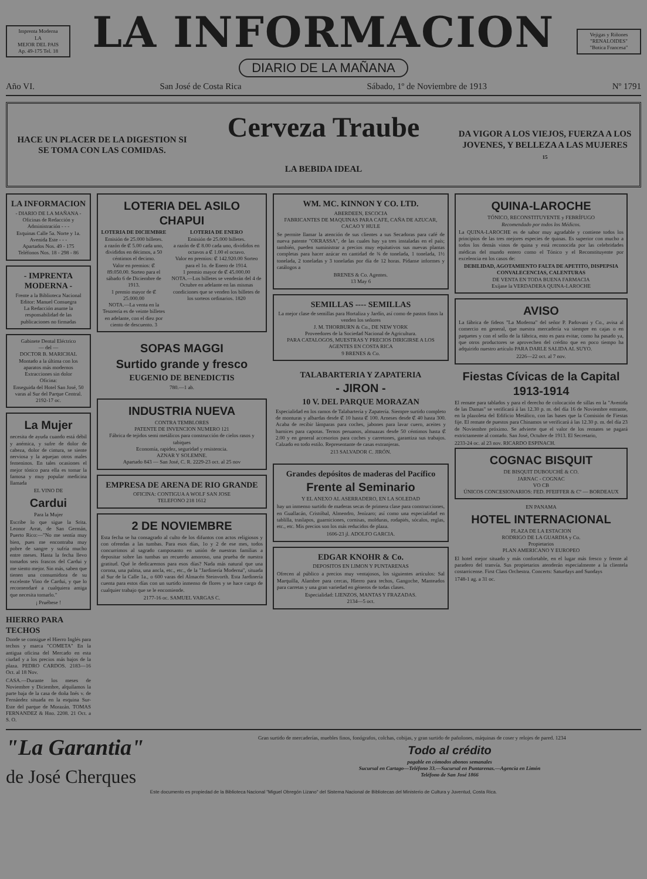Imprenta Moderna
LA
MEJOR DEL PAIS
Ap. 49-175 Tel. 18
LA INFORMACION
DIARIO DE LA MAÑANA
Vejigas y Riñones
"RENALOIDES"
"Botica Francesa"
Año VI. San José de Costa Rica Sábado, 1º de Noviembre de 1913 Nº 1791
HACE UN PLACER DE LA DIGESTION SI SE TOMA CON LAS COMIDAS.
Cerveza Traube
LA BEBIDA IDEAL
DA VIGOR A LOS VIEJOS, FUERZA A LOS JOVENES, Y BELLEZA A LAS MUJERES
15
LA INFORMACION
- DIARIO DE LA MAÑANA -
Oficinas de Redacción y Administración - - -
Esquinas Calle 5a. Norte y 1a. Avenida Este - - -
Apartados Nos. 49 - 175
Teléfonos Nos. 18 - 298 - 86
- IMPRENTA MODERNA -
Frente a la Biblioteca Nacional
Editor: Manuel Consuegra
La Redacción asume la responsabilidad de las publicaciones no firmadas
Gabinete Dental Eléctrico
— del —
DOCTOR B. MARICHAL
Montado a la última con los aparatos más modernos
Extracciones sin dolor
Oficina:
Enseguida del Hotel San José, 50 varas al Sur del Parque Central. 2192-17 oc.
La Mujer
necesita de ayuda cuando está débil y anémica, y sufre de dolor de cabeza, dolor de cintura, se siente nerviosa y la aquejan otros males femeninos. En tales ocasiones el mejor tónico para ella es tomar la famosa y muy popular medicina llamada
EL VINO DE
Cardui
Para la Mujer
Escribe lo que sigue la Srita. Leonor Arrat, de San Germán, Puerto Rico:—"No me sentía muy bien, pues me encontraba muy pobre de sangre y sufría mucho entre meses. Hasta la fecha llevo tomados seis frascos del Cardui y me siento mejor. Sin más, saben que tienen una consumidora de su excelente Vino de Cardui, y que lo recomendaré a cualquiera amiga que necesita tomarlo."
¡ Pruébese !
HIERRO PARA TECHOS
Donde se consigue el Hierro Inglés para techos y marca "COMETA" En la antigua oficina del Mercado en esta ciudad y a los precios más bajos de la plaza. PEDRO CARDOS. 2183—16 Oct. al 18 Nov.
CASA.—Durante los meses de Noviembre y Diciembre, alquilamos la parte baja de la casa de doña Inés v. de Fernández situada en la esquina Sur-Este del parque de Morazán. TOMAS FERNANDEZ & Hno. 2208. 21 Oct. a S. O.
LOTERIA DEL ASILO CHAPUI
LOTERIA DE DICIEMBRE
Emisión de 25.000 billetes.
a razón de ₡ 5.00 cada uno, divididos en décimos, a 50 céntimos el decimo.
Valor en premios: ₡ 89.050.00. Sorteo para el sábado 6 de Diciembre de 1913.
1 premio mayor de ₡ 25.000.00
NOTA.—La venta en la Tesorería es de veinte billetes en adelante, con el diez por ciento de descuento. 3
LOTERIA DE ENERO
Emisión de 25.000 billetes.
a razón de ₡ 8.00 cada uno, divididos en octavos a ₡ 1.00 el octavo.
Valor en premios: ₡ 142.920.00 Sorteo para el 1o. de Enero de 1914.
1 premio mayor de ₡ 45.000.00
NOTA.—Los billetes se venderán del 4 de Octubre en adelante en las mismas condiciones que se venden los billetes de los sorteos ordinarios. 1820
SOPAS MAGGI
Surtido grande y fresco
EUGENIO DE BENEDICTIS
780.—1 ab.
INDUSTRIA NUEVA
CONTRA TEMBLORES
PATENTE DE INVENCION NUMERO 121
Fábrica de tejidos semi metálicos para construcción de cielos rasos y tabiques
Economía, rapidez, seguridad y resistencia.
AZNAR Y SOLEMNE.
Apartado 843 — San José, C. R. 2229-23 oct. al 25 nov
EMPRESA DE ARENA DE RIO GRANDE
OFICINA: CONTIGUA A WOLF SAN JOSE
TELEFONO 218 1612
2 DE NOVIEMBRE
Esta fecha se ha consagrado al culto de los difuntos con actos religiosos y con ofrendas a las tumbas. Para esos días, 1o y 2 de ese mes, todos concurrimos al sagrado camposanto en unión de nuestras familias a depositar sobre las tumbas un recuerdo amoroso, una prueba de nuestra gratitud. Qué le dedicaremos para esos días? Nada más natural que una corona, una palma, una ancla, etc., etc., de la "Jardinería Moderna", situada al Sur de la Calle 1a., o 600 varas del Almacén Steinvorth. Esta Jardinería cuenta para estos días con un surtido inmenso de flores y se hace cargo de cualquier trabajo que se le encomiende.
2177-16 oc. SAMUEL VARGAS C.
WM. MC. KINNON Y CO. LTD.
ABERDEEN, ESCOCIA
FABRICANTES DE MAQUINAS PARA CAFE, CAÑA DE AZUCAR, CACAO Y HULE
Se permite llamar la atención de sus clientes a sus Secadoras para café de nueva patente "OKRASSA", de las cuales hay ya tres instaladas en el país; también, pueden suministrar a precios muy equitativos sus nuevas plantas completas para hacer azúcar en cantidad de ¾ de tonelada, 1 tonelada, 1½ tonelada, 2 toneladas y 3 toneladas por día de 12 horas. Pídanse informes y catálogos a
BRENES & Co. Agentes.
13 May 6
SEMILLAS ---- SEMILLAS
La mejor clase de semillas para Hortaliza y Jardín, así como de pastos finos la venden los señores
J. M. THORBURN & Co., DE NEW YORK
Proveedores de la Sociedad Nacional de Agricultura.
PARA CATALOGOS, MUESTRAS Y PRECIOS DIRIGIRSE A LOS AGENTES EN COSTA RICA
9 BRENES & Co.
TALABARTERIA Y ZAPATERIA
- JIRON -
10 V. DEL PARQUE MORAZAN
Especialidad en los ramos de Talabartería y Zapatería. Siempre surtido completo de monturas y albardas desde ₡ 10 hasta ₡ 100. Arneses desde ₡ 40 hasta 300. Acaba de recibir lámparas para coches, jabones para lavar cuero, aceites y barnices para capotas. Ternos peruanos, almuazas desde 50 céntimos hasta ₡ 2.00 y en general accesorios para coches y carretones, garantiza sus trabajos. Calzado en todo estilo. Representante de casas extranjeras.
213 SALVADOR C. JIRÓN.
Grandes depósitos de maderas del Pacífico
Frente al Seminario
Y EL ANEXO AL ASERRADERO, EN LA SOLEDAD
hay un inmenso surtido de maderas secas de primera clase para construcciones, en Guallacán, Cristóbal, Almendro, Jenízaro; así como una especialidad en tablilla, traslapos, guarniciones, cornisas, molduras, rodapiés, sócalos, reglas, etc., etc. Mis precios son los más reducidos de plaza.
1606-23 jl. ADOLFO GARCIA.
EDGAR KNOHR & Co.
DEPOSITOS EN LIMON Y PUNTARENAS
Ofrecen al público a precios muy ventajosos, los siguientes artículos: Sal Marquilla, Alambre para cercas, Hierro para techos, Gangoche, Manteados para carretas y una gran variedad en géneros de todas clases.
Especialidad: LIENZOS, MANTAS Y FRAZADAS.
2134—5 oct.
QUINA-LAROCHE
TÓNICO, RECONSTITUYENTE y FEBRÍFUGO
Recomendado por todos los Médicos.
La QUINA-LAROCHE es de sabor muy agradable y contiene todos los principios de las tres mejores especies de quinas. Es superior con mucho a todos los demás vinos de quina y está reconocida por las celebridades médicas del mundo entero como el Tónico y el Reconstituyente por excelencia en los casos de:
DEBILIDAD, AGOTAMIENTO FALTA DE APETITO, DISPEPSIA CONVALECENCIAS, CALENTURAS
DE VENTA EN TODA BUENA FARMACIA
Exíjase la VERDADERA QUINA-LAROCHE
AVISO
La fábrica de fideos "La Moderna" del señor P. Padovani y Co., avisa al comercio en general, que nuestra mercadería va siempre en cajas o en paquetes y con el sello de la fábrica, esto es para evitar, como ha pasado ya, que otros productores se aprovechen del crédito que en poco tiempo ha adquirido nuestro artículo PARA DARLE SALIDA AL SUYO.
2226—22 oct. al 7 nov.
Fiestas Cívicas de la Capital 1913-1914
El remate para tablados y para el derecho de colocación de sillas en la "Avenida de las Damas" se verificará á las 12.30 p. m. del día 16 de Noviembre entrante, en la plazoleta del Edificio Metálico, con las bases que la Comisión de Fiestas fije. El remate de puestos para Chinamos se verificará á las 12.30 p. m. del día 23 de Noviembre próximo. Se advierte que el valor de los remates se pagará extrictamente al contado. San José, Octubre de 1913. El Secretario,
2233-24 oc. al 23 nov. RICARDO ESPINACH.
COGNAC BISQUIT
DE BISQUIT DUBOUCHÉ & CO.
JARNAC - COGNAC
VO CB
ÚNICOS CONCESIONARIOS: FED. PFEIFFER & Cº — BORDEAUX
EN PANAMA
HOTEL INTERNACIONAL
PLAZA DE LA ESTACION
RODRIGO DE LA GUARDIA y Co.
Propietarios
PLAN AMERICANO Y EUROPEO
El hotel mejor situado y más confortable, en el lugar más fresco y frente al paradero del tranvía. Sus propietarios atenderán especialmente a la clientela costarricense. First Class Orchestra. Concerts: Saturdays and Sundays
1748-1 ag. a 31 oc.
"La Garantia"
de José Cherques
Gran surtido de mercaderías, muebles finos, fonógrafos, colchas, cobijas, y gran surtido de pañolones, máquinas de coser y relojes de pared. 1234
Todo al crédito
pagable en cómodos abonos semanales
Sucursal en Cartago—Teléfono 33.—Sucursal en Puntarenas.—Agencia en Limón
Teléfono de San José 1866
Este documento es propiedad de la Biblioteca Nacional "Miguel Obregón Lizano" del Sistema Nacional de Bibliotecas del Ministerio de Cultura y Juventud, Costa Rica.